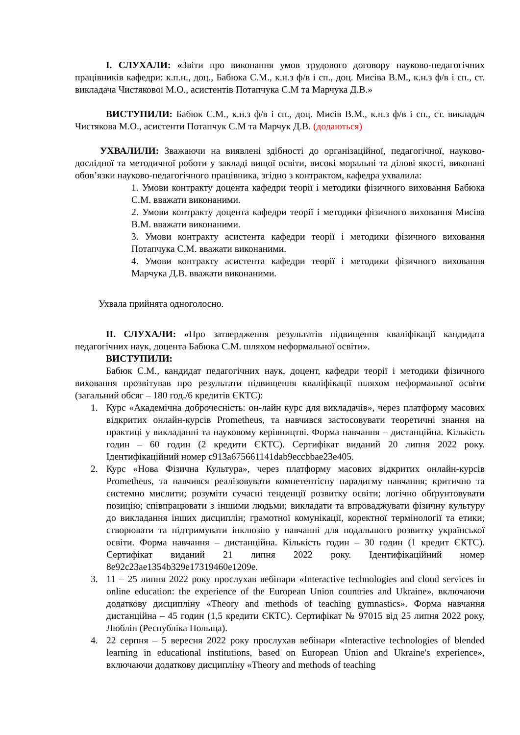І. СЛУХАЛИ: «Звіти про виконання умов трудового договору науково-педагогічних працівників кафедри: к.п.н., доц., Бабюка С.М., к.н.з ф/в і сп., доц. Мисіва В.М., к.н.з ф/в і сп., ст. викладача Чистякової М.О., асистентів Потапчука С.М та Марчука Д.В.»
ВИСТУПИЛИ: Бабюк С.М., к.н.з ф/в і сп., доц. Мисів В.М., к.н.з ф/в і сп., ст. викладач Чистякова М.О., асистенти Потапчук С.М та Марчук Д.В. (додаються)
УХВАЛИЛИ: Зважаючи на виявлені здібності до організаційної, педагогічної, науково-дослідної та методичної роботи у закладі вищої освіти, високі моральні та ділові якості, виконані обов’язки науково-педагогічного працівника, згідно з контрактом, кафедра ухвалила:
1. Умови контракту доцента кафедри теорії і методики фізичного виховання Бабюка С.М. вважати виконаними.
2. Умови контракту доцента кафедри теорії і методики фізичного виховання Мисіва В.М. вважати виконаними.
3. Умови контракту асистента кафедри теорії і методики фізичного виховання Потапчука С.М. вважати виконаними.
4. Умови контракту асистента кафедри теорії і методики фізичного виховання Марчука Д.В. вважати виконаними.
Ухвала прийнята одноголосно.
ІІ. СЛУХАЛИ: «Про затвердження результатів підвищення кваліфікації кандидата педагогічних наук, доцента Бабюка С.М. шляхом неформальної освіти».
ВИСТУПИЛИ:
Бабюк С.М., кандидат педагогічних наук, доцент, кафедри теорії і методики фізичного виховання прозвітував про результати підвищення кваліфікації шляхом неформальної освіти (загальний обсяг – 180 год./6 кредитів ЄКТС):
1. Курс «Академічна доброчесність: он-лайн курс для викладачів», через платформу масових відкритих онлайн-курсів Prometheus, та навчився застосовувати теоретичні знання на практиці у викладанні та науковому керівництві. Форма навчання – дистанційна. Кількість годин – 60 годин (2 кредити ЄКТС). Сертифікат виданий 20 липня 2022 року. Ідентифікаційний номер c913a675661141dab9eccbbae23e405.
2. Курс «Нова Фізична Культура», через платформу масових відкритих онлайн-курсів Prometheus, та навчився реалізовувати компетентісну парадигму навчання; критично та системно мислити; розуміти сучасні тенденції розвитку освіти; логічно обґрунтовувати позицію; співпрацювати з іншими людьми; викладати та впроваджувати фізичну культуру до викладання інших дисциплін; грамотної комунікації, коректної термінології та етики; створювати та підтримувати інклюзію у навчанні для подальшого розвитку української освіти. Форма навчання – дистанційна. Кількість годин – 30 годин (1 кредит ЄКТС). Сертифікат виданий 21 липня 2022 року. Ідентифікаційний номер 8e92c23ae1354b329e17319460e1209e.
3. 11 – 25 липня 2022 року прослухав вебінари «Interactive technologies and cloud services in online education: the experience of the European Union countries and Ukraine», включаючи додаткову дисципліну «Theory and methods of teaching gymnastics». Форма навчання дистанційна – 45 годин (1,5 кредити ЄКТС). Сертифікат № 97015 від 25 липня 2022 року, Люблін (Республіка Польща).
4. 22 серпня – 5 вересня 2022 року прослухав вебінари «Interactive technologies of blended learning in educational institutions, based on European Union and Ukraine's experience», включаючи додаткову дисципліну «Theory and methods of teaching